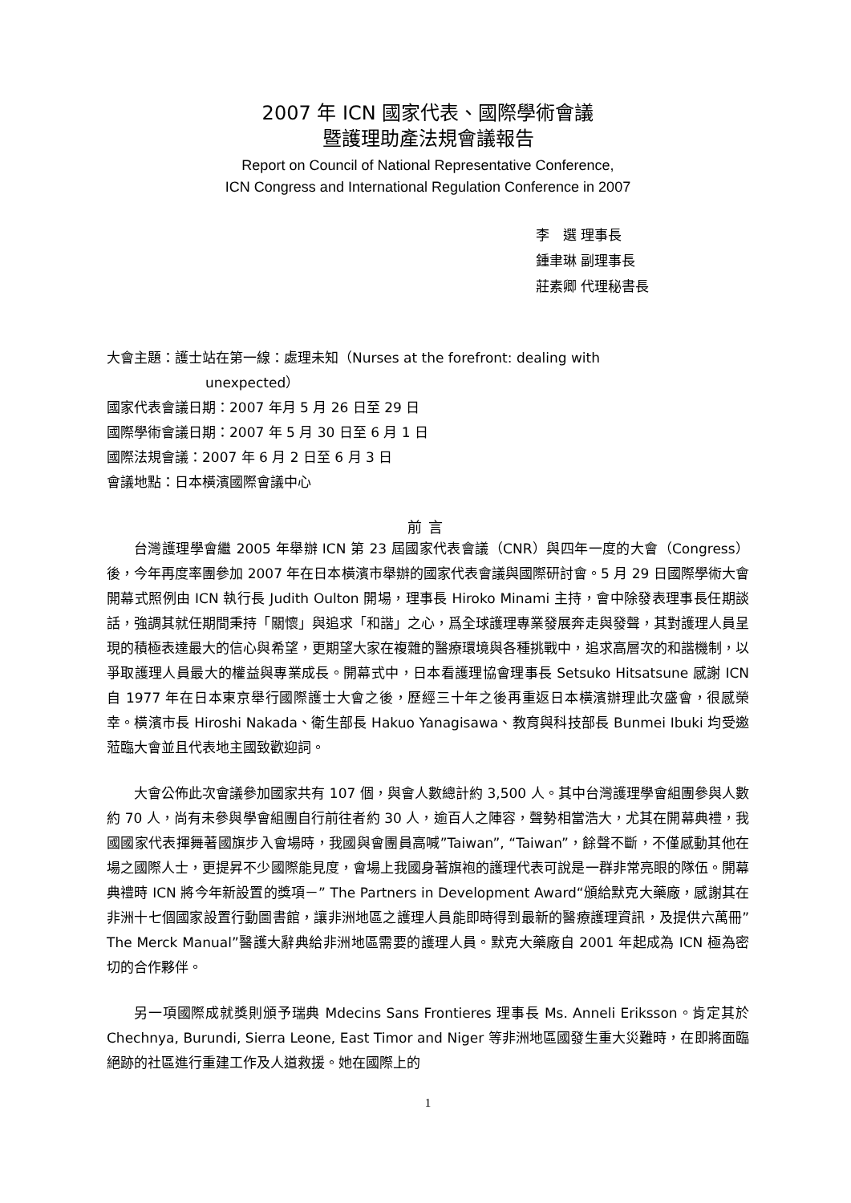2007 年 ICN 國家代表、國際學術會議
暨護理助產法規會議報告
Report on Council of National Representative Conference,
ICN Congress and International Regulation Conference in 2007
李　選 理事長
鍾聿琳 副理事長
莊素卿 代理秘書長
大會主題：護士站在第一線：處理未知（Nurses at the forefront: dealing with
unexpected）
國家代表會議日期：2007 年月 5 月 26 日至 29 日
國際學術會議日期：2007 年 5 月 30 日至 6 月 1 日
國際法規會議：2007 年 6 月 2 日至 6 月 3 日
會議地點：日本橫濱國際會議中心
前言
台灣護理學會繼 2005 年舉辦 ICN 第 23 屆國家代表會議（CNR）與四年一度的大會（Congress）後，今年再度率團參加 2007 年在日本橫濱市舉辦的國家代表會議與國際研討會。5 月 29 日國際學術大會開幕式照例由 ICN 執行長 Judith Oulton 開場，理事長 Hiroko Minami 主持，會中除發表理事長任期談話，強調其就任期間秉持「關懷」與追求「和諧」之心，爲全球護理專業發展奔走與發聲，其對護理人員呈現的積極表達最大的信心與希望，更期望大家在複雜的醫療環境與各種挑戰中，追求高層次的和諧機制，以爭取護理人員最大的權益與專業成長。開幕式中，日本看護理協會理事長 Setsuko Hitsatsune 感謝 ICN 自 1977 年在日本東京舉行國際護士大會之後，歷經三十年之後再重返日本橫濱辦理此次盛會，很感榮幸。橫濱市長 Hiroshi Nakada、衛生部長 Hakuo Yanagisawa、教育與科技部長 Bunmei Ibuki 均受邀蒞臨大會並且代表地主國致歡迎詞。
大會公佈此次會議參加國家共有 107 個，與會人數總計約 3,500 人。其中台灣護理學會組團參與人數約 70 人，尚有未參與學會組團自行前往者約 30 人，逾百人之陣容，聲勢相當浩大，尤其在開幕典禮，我國國家代表揮舞著國旗步入會場時，我國與會團員高喊”Taiwan”, “Taiwan”，餘聲不斷，不僅感動其他在場之國際人士，更提昇不少國際能見度，會場上我國身著旗袍的護理代表可說是一群非常亮眼的隊伍。開幕典禮時 ICN 將今年新設置的獎項－” The Partners in Development Award“頒給默克大藥廠，感謝其在非洲十七個國家設置行動圖書館，讓非洲地區之護理人員能即時得到最新的醫療護理資訊，及提供六萬冊”The Merck Manual”醫護大辭典給非洲地區需要的護理人員。默克大藥廠自 2001 年起成為 ICN 極為密切的合作夥伴。
另一項國際成就獎則頒予瑞典 Mdecins Sans Frontieres 理事長 Ms. Anneli Eriksson。肯定其於 Chechnya, Burundi, Sierra Leone, East Timor and Niger 等非洲地區國發生重大災難時，在即將面臨絕跡的社區進行重建工作及人道救援。她在國際上的
1